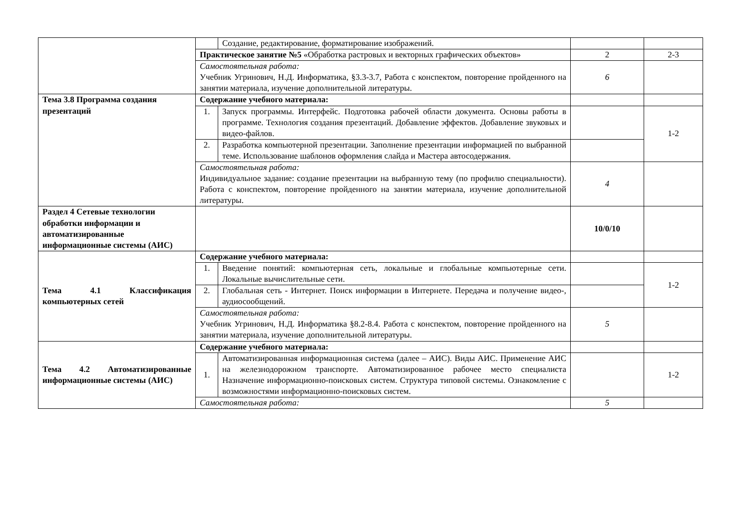| | | Создание, редактирование, форматирование изображений. | | |
| | Практическое занятие №5 «Обработка растровых и векторных графических объектов» | | 2 | 2-3 |
| | Самостоятельная работа: Учебник Угринович, Н.Д. Информатика, §3.3-3.7, Работа с конспектом, повторение пройденного на занятии материала, изучение дополнительной литературы. | | 6 | |
| Тема 3.8 Программа создания презентаций | Содержание учебного материала: | | | |
| | 1. | Запуск программы. Интерфейс. Подготовка рабочей области документа. Основы работы в программе. Технология создания презентаций. Добавление эффектов. Добавление звуковых и видео-файлов. | | 1-2 |
| | 2. | Разработка компьютерной презентации. Заполнение презентации информацией по выбранной теме. Использование шаблонов оформления слайда и Мастера автосодержания. | | |
| | Самостоятельная работа: Индивидуальное задание: создание презентации на выбранную тему (по профилю специальности). Работа с конспектом, повторение пройденного на занятии материала, изучение дополнительной литературы. | | 4 | |
| Раздел 4 Сетевые технологии обработки информации и автоматизированные информационные системы (АИС) | | | 10/0/10 | |
| Тема 4.1 Классификация компьютерных сетей | Содержание учебного материала: | | | |
| | 1. | Введение понятий: компьютерная сеть, локальные и глобальные компьютерные сети. Локальные вычислительные сети. | | 1-2 |
| | 2. | Глобальная сеть - Интернет. Поиск информации в Интернете. Передача и получение видео-, аудиосообщений. | | |
| | Самостоятельная работа: Учебник Угринович, Н.Д. Информатика §8.2-8.4. Работа с конспектом, повторение пройденного на занятии материала, изучение дополнительной литературы. | | 5 | |
| Тема 4.2 Автоматизированные информационные системы (АИС) | Содержание учебного материала: | | | |
| | 1. | Автоматизированная информационная система (далее – АИС). Виды АИС. Применение АИС на железнодорожном транспорте. Автоматизированное рабочее место специалиста Назначение информационно-поисковых систем. Структура типовой системы. Ознакомление с возможностями информационно-поисковых систем. | | 1-2 |
| | Самостоятельная работа: | | 5 | |